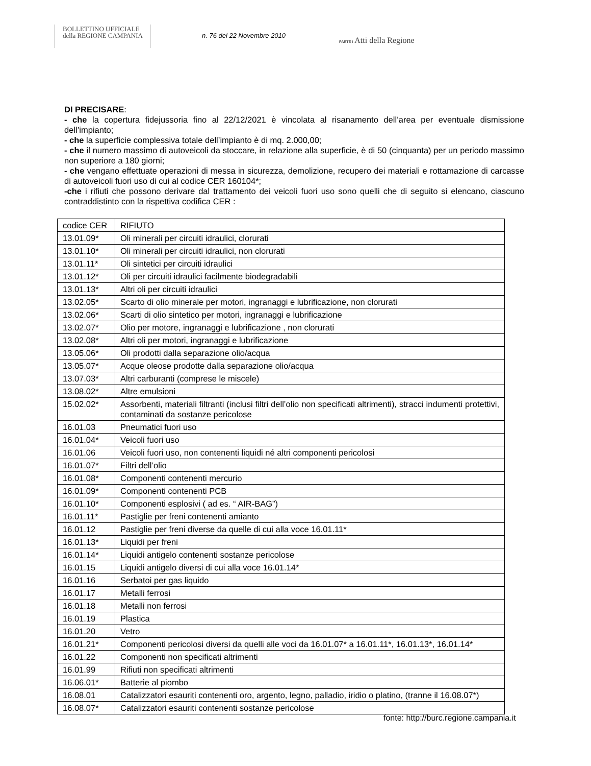BOLLETTINO UFFICIALE
della REGIONE CAMPANIA
n. 76 del 22 Novembre 2010
PARTE I Atti della Regione
DI PRECISARE:
- che la copertura fidejussoria fino al 22/12/2021 è vincolata al risanamento dell’area per eventuale dismissione dell’impianto;
- che la superficie complessiva totale dell’impianto è di mq. 2.000,00;
- che il numero massimo di autoveicoli da stoccare, in relazione alla superficie, è di 50 (cinquanta) per un periodo massimo non superiore a 180 giorni;
- che vengano effettuate operazioni di messa in sicurezza, demolizione, recupero dei materiali e rottamazione di carcasse di autoveicoli fuori uso di cui al codice CER 160104*;
-che i rifiuti che possono derivare dal trattamento dei veicoli fuori uso sono quelli che di seguito si elencano, ciascuno contraddistinto con la rispettiva codifica CER :
| codice CER | RIFIUTO |
| --- | --- |
| 13.01.09* | Oli minerali per circuiti idraulici, clorurati |
| 13.01.10* | Oli minerali per circuiti idraulici, non clorurati |
| 13.01.11* | Oli sintetici per circuiti idraulici |
| 13.01.12* | Oli per circuiti idraulici facilmente biodegradabili |
| 13.01.13* | Altri oli per circuiti idraulici |
| 13.02.05* | Scarto di olio minerale per motori, ingranaggi e lubrificazione, non clorurati |
| 13.02.06* | Scarti di olio sintetico per motori, ingranaggi e lubrificazione |
| 13.02.07* | Olio per motore, ingranaggi e lubrificazione , non clorurati |
| 13.02.08* | Altri oli per motori, ingranaggi e lubrificazione |
| 13.05.06* | Oli prodotti dalla separazione olio/acqua |
| 13.05.07* | Acque oleose prodotte dalla separazione olio/acqua |
| 13.07.03* | Altri carburanti (comprese le miscele) |
| 13.08.02* | Altre emulsioni |
| 15.02.02* | Assorbenti, materiali filtranti (inclusi filtri dell’olio non specificati altrimenti), stracci indumenti protettivi, contaminati da sostanze pericolose |
| 16.01.03 | Pneumatici fuori uso |
| 16.01.04* | Veicoli fuori uso |
| 16.01.06 | Veicoli fuori uso, non contenenti liquidi né altri componenti pericolosi |
| 16.01.07* | Filtri dell’olio |
| 16.01.08* | Componenti contenenti mercurio |
| 16.01.09* | Componenti contenenti PCB |
| 16.01.10* | Componenti esplosivi ( ad es. “ AIR-BAG”) |
| 16.01.11* | Pastiglie per freni contenenti amianto |
| 16.01.12 | Pastiglie per freni diverse da quelle di cui alla voce 16.01.11* |
| 16.01.13* | Liquidi per freni |
| 16.01.14* | Liquidi antigelo contenenti sostanze pericolose |
| 16.01.15 | Liquidi antigelo diversi di cui alla voce 16.01.14* |
| 16.01.16 | Serbatoi per gas liquido |
| 16.01.17 | Metalli ferrosi |
| 16.01.18 | Metalli non ferrosi |
| 16.01.19 | Plastica |
| 16.01.20 | Vetro |
| 16.01.21* | Componenti pericolosi diversi da quelli alle voci da 16.01.07* a 16.01.11*, 16.01.13*, 16.01.14* |
| 16.01.22 | Componenti non specificati altrimenti |
| 16.01.99 | Rifiuti non specificati altrimenti |
| 16.06.01* | Batterie al piombo |
| 16.08.01 | Catalizzatori esauriti contenenti oro, argento, legno, palladio, iridio o platino, (tranne il 16.08.07*) |
| 16.08.07* | Catalizzatori esauriti contenenti sostanze pericolose |
fonte: http://burc.regione.campania.it